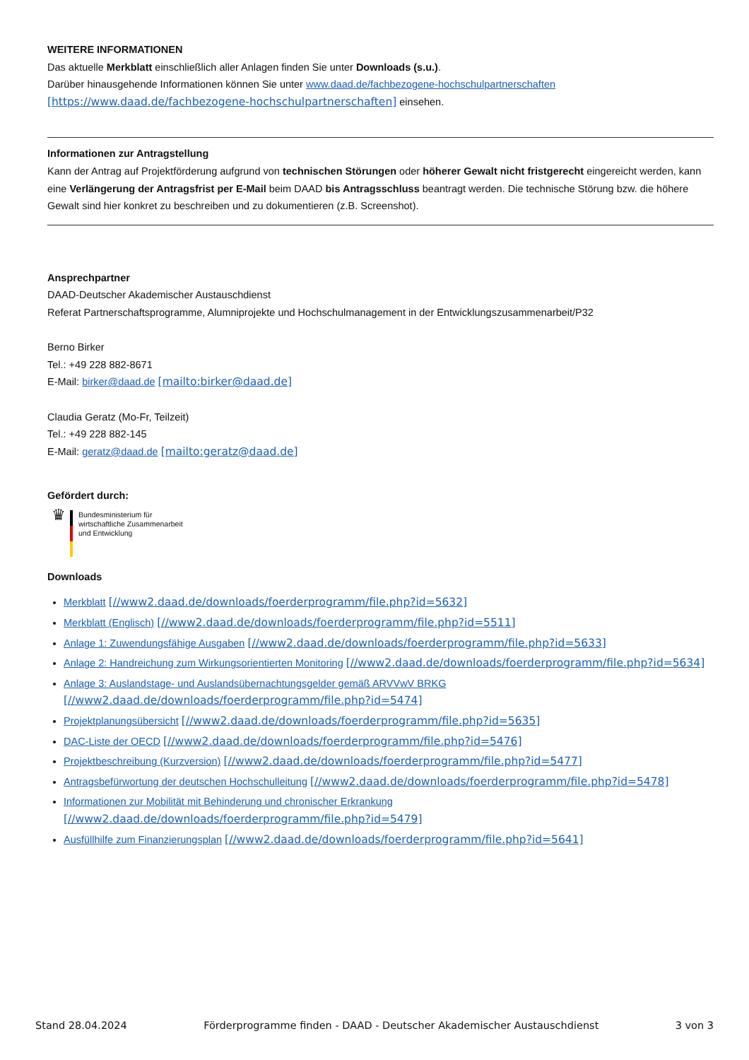WEITERE INFORMATIONEN
Das aktuelle Merkblatt einschließlich aller Anlagen finden Sie unter Downloads (s.u.).
Darüber hinausgehende Informationen können Sie unter www.daad.de/fachbezogene-hochschulpartnerschaften
[https://www.daad.de/fachbezogene-hochschulpartnerschaften] einsehen.
Informationen zur Antragstellung
Kann der Antrag auf Projektförderung aufgrund von technischen Störungen oder höherer Gewalt nicht fristgerecht eingereicht werden, kann eine Verlängerung der Antragsfrist per E-Mail beim DAAD bis Antragsschluss beantragt werden. Die technische Störung bzw. die höhere Gewalt sind hier konkret zu beschreiben und zu dokumentieren (z.B. Screenshot).
Ansprechpartner
DAAD-Deutscher Akademischer Austauschdienst
Referat Partnerschaftsprogramme, Alumniprojekte und Hochschulmanagement in der Entwicklungszusammenarbeit/P32
Berno Birker
Tel.: +49 228 882-8671
E-Mail: birker@daad.de [mailto:birker@daad.de]
Claudia Geratz (Mo-Fr, Teilzeit)
Tel.: +49 228 882-145
E-Mail: geratz@daad.de [mailto:geratz@daad.de]
Gefördert durch:
♛
Bundesministerium für
wirtschaftliche Zusammenarbeit
und Entwicklung
Downloads
Merkblatt [//www2.daad.de/downloads/foerderprogramm/file.php?id=5632]
Merkblatt (Englisch) [//www2.daad.de/downloads/foerderprogramm/file.php?id=5511]
Anlage 1: Zuwendungsfähige Ausgaben [//www2.daad.de/downloads/foerderprogramm/file.php?id=5633]
Anlage 2: Handreichung zum Wirkungsorientierten Monitoring [//www2.daad.de/downloads/foerderprogramm/file.php?id=5634]
Anlage 3: Auslandstage- und Auslandsübernachtungsgelder gemäß ARVVwV BRKG
[//www2.daad.de/downloads/foerderprogramm/file.php?id=5474]
Projektplanungsübersicht [//www2.daad.de/downloads/foerderprogramm/file.php?id=5635]
DAC-Liste der OECD [//www2.daad.de/downloads/foerderprogramm/file.php?id=5476]
Projektbeschreibung (Kurzversion) [//www2.daad.de/downloads/foerderprogramm/file.php?id=5477]
Antragsbefürwortung der deutschen Hochschulleitung [//www2.daad.de/downloads/foerderprogramm/file.php?id=5478]
Informationen zur Mobilität mit Behinderung und chronischer Erkrankung
[//www2.daad.de/downloads/foerderprogramm/file.php?id=5479]
Ausfüllhilfe zum Finanzierungsplan [//www2.daad.de/downloads/foerderprogramm/file.php?id=5641]
Stand 28.04.2024 Förderprogramme finden - DAAD - Deutscher Akademischer Austauschdienst 3 von 3